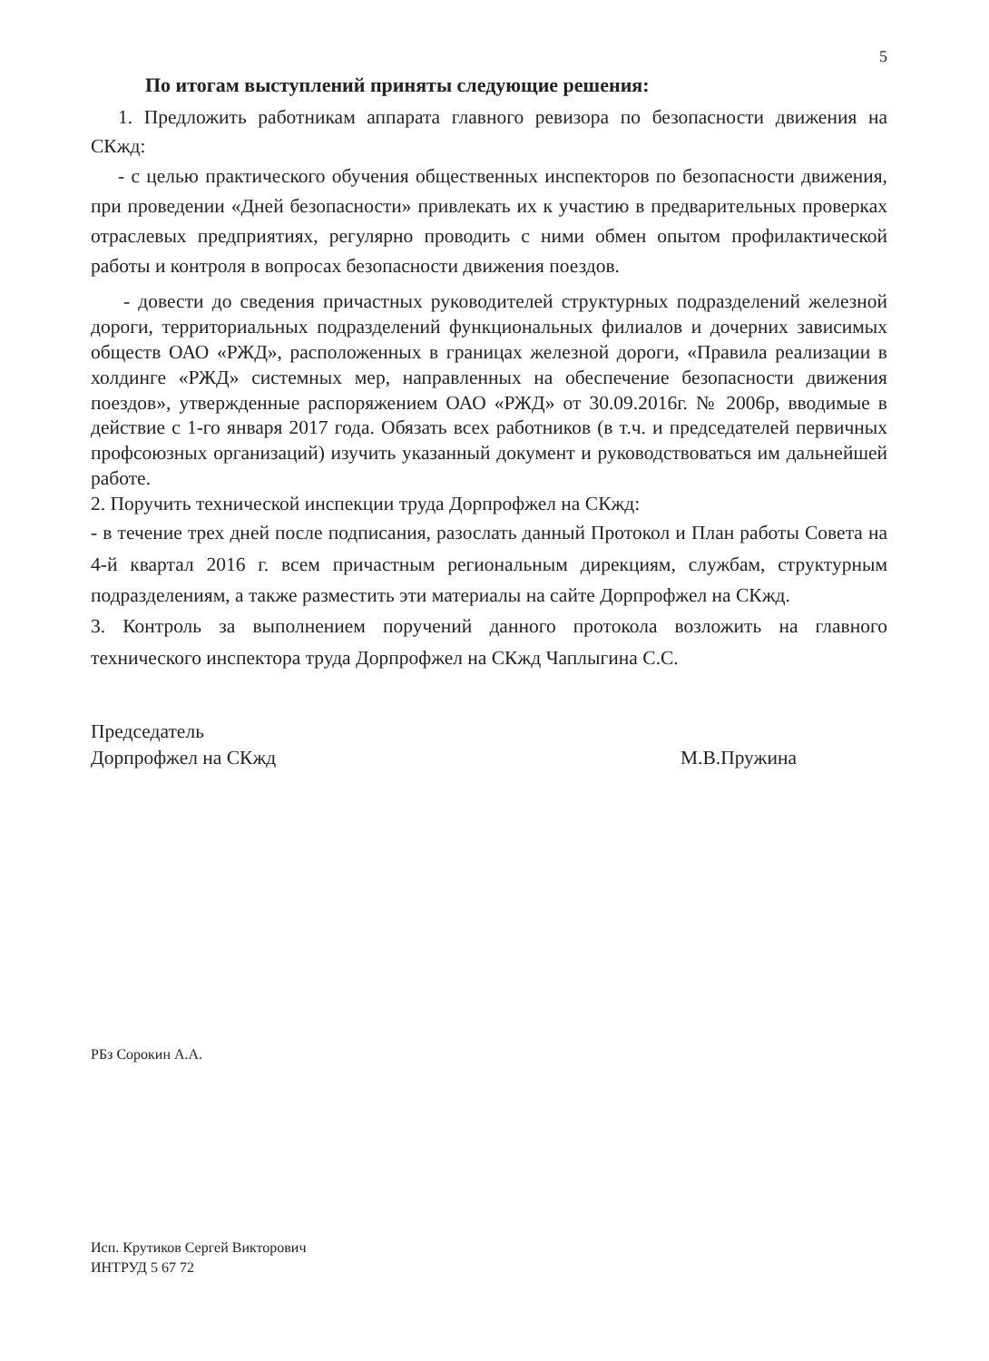5
По итогам выступлений приняты следующие решения:
1. Предложить работникам аппарата главного ревизора по безопасности движения на СКжд:
- с целью практического обучения общественных инспекторов по безопасности движения, при проведении «Дней безопасности» привлекать их к участию в предварительных проверках отраслевых предприятиях, регулярно проводить с ними обмен опытом профилактической работы и контроля в вопросах безопасности движения поездов.
- довести до сведения причастных руководителей структурных подразделений железной дороги, территориальных подразделений функциональных филиалов и дочерних зависимых обществ ОАО «РЖД», расположенных в границах железной дороги, «Правила реализации в холдинге «РЖД» системных мер, направленных на обеспечение безопасности движения поездов», утвержденные распоряжением ОАО «РЖД» от 30.09.2016г. № 2006р, вводимые в действие с 1-го января 2017 года. Обязать всех работников (в т.ч. и председателей первичных профсоюзных организаций) изучить указанный документ и руководствоваться им дальнейшей работе.
2. Поручить технической инспекции труда Дорпрофжел на СКжд:
- в течение трех дней после подписания, разослать данный Протокол и План работы Совета на 4-й квартал 2016 г. всем причастным региональным дирекциям, службам, структурным подразделениям, а также разместить эти материалы на сайте Дорпрофжел на СКжд.
3. Контроль за выполнением поручений данного протокола возложить на главного технического инспектора труда Дорпрофжел на СКжд Чаплыгина С.С.
Председатель
Дорпрофжел на СКжд
М.В.Пружина
РБз Сорокин А.А.
Исп. Крутиков Сергей Викторович
ИНТРУД 5 67 72